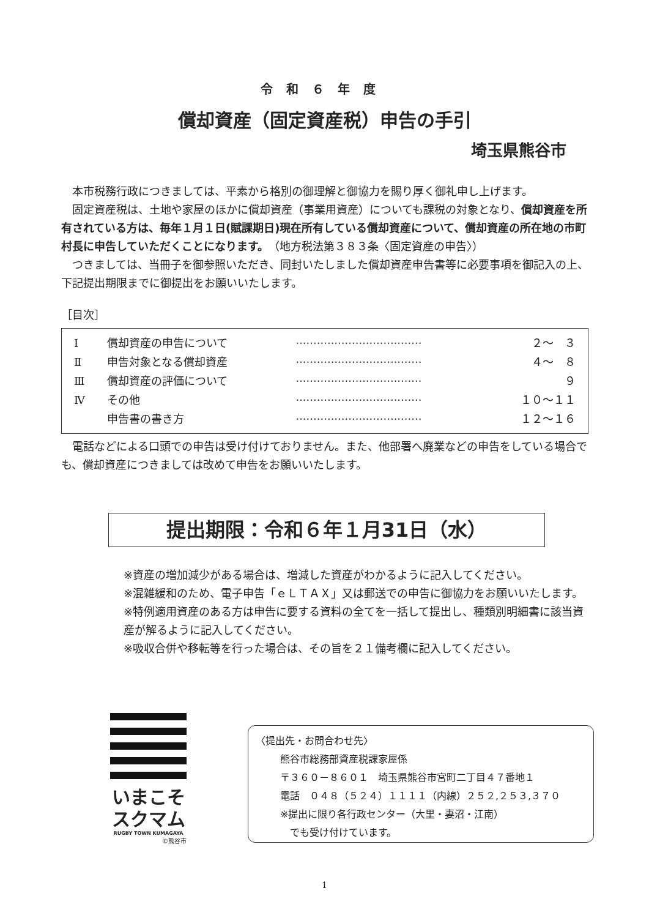令和６年度
償却資産（固定資産税）申告の手引
埼玉県熊谷市
　本市税務行政につきましては、平素から格別の御理解と御協力を賜り厚く御礼申し上げます。
　固定資産税は、土地や家屋のほかに償却資産（事業用資産）についても課税の対象となり、償却資産を所有されている方は、毎年１月１日(賦課期日)現在所有している償却資産について、償却資産の所在地の市町村長に申告していただくことになります。（地方税法第３８３条〈固定資産の申告〉）
　つきましては、当冊子を御参照いただき、同封いたしました償却資産申告書等に必要事項を御記入の上、下記提出期限までに御提出をお願いいたします。
［目次］
| Ⅰ | 償却資産の申告について | ···································· | ２～ ３ |
| Ⅱ | 申告対象となる償却資産 | ···································· | ４～ ８ |
| Ⅲ | 償却資産の評価について | ···································· | ９ |
| Ⅳ | その他 | ···································· | １０～１１ |
| | 申告書の書き方 | ···································· | １２～１６ |
　電話などによる口頭での申告は受け付けておりません。また、他部署へ廃業などの申告をしている場合でも、償却資産につきましては改めて申告をお願いいたします。
提出期限：令和６年１月31日（水）
※資産の増加減少がある場合は、増減した資産がわかるように記入してください。
※混雑緩和のため、電子申告「ｅＬＴＡＸ」又は郵送での申告に御協力をお願いいたします。
※特例適用資産のある方は申告に要する資料の全てを一括して提出し、種類別明細書に該当資産が解るように記入してください。
※吸収合併や移転等を行った場合は、その旨を２１備考欄に記入してください。
いまこそ
スクマム
RUGBY TOWN KUMAGAYA
©熊谷市
〈提出先・お問合わせ先〉
熊谷市総務部資産税課家屋係
〒３６０－８６０１　埼玉県熊谷市宮町二丁目４７番地１
電話　０４８（５２４）１１１１（内線）２５２,２５３,３７０
※提出に限り各行政センター（大里・妻沼・江南）
　でも受け付けています。
1